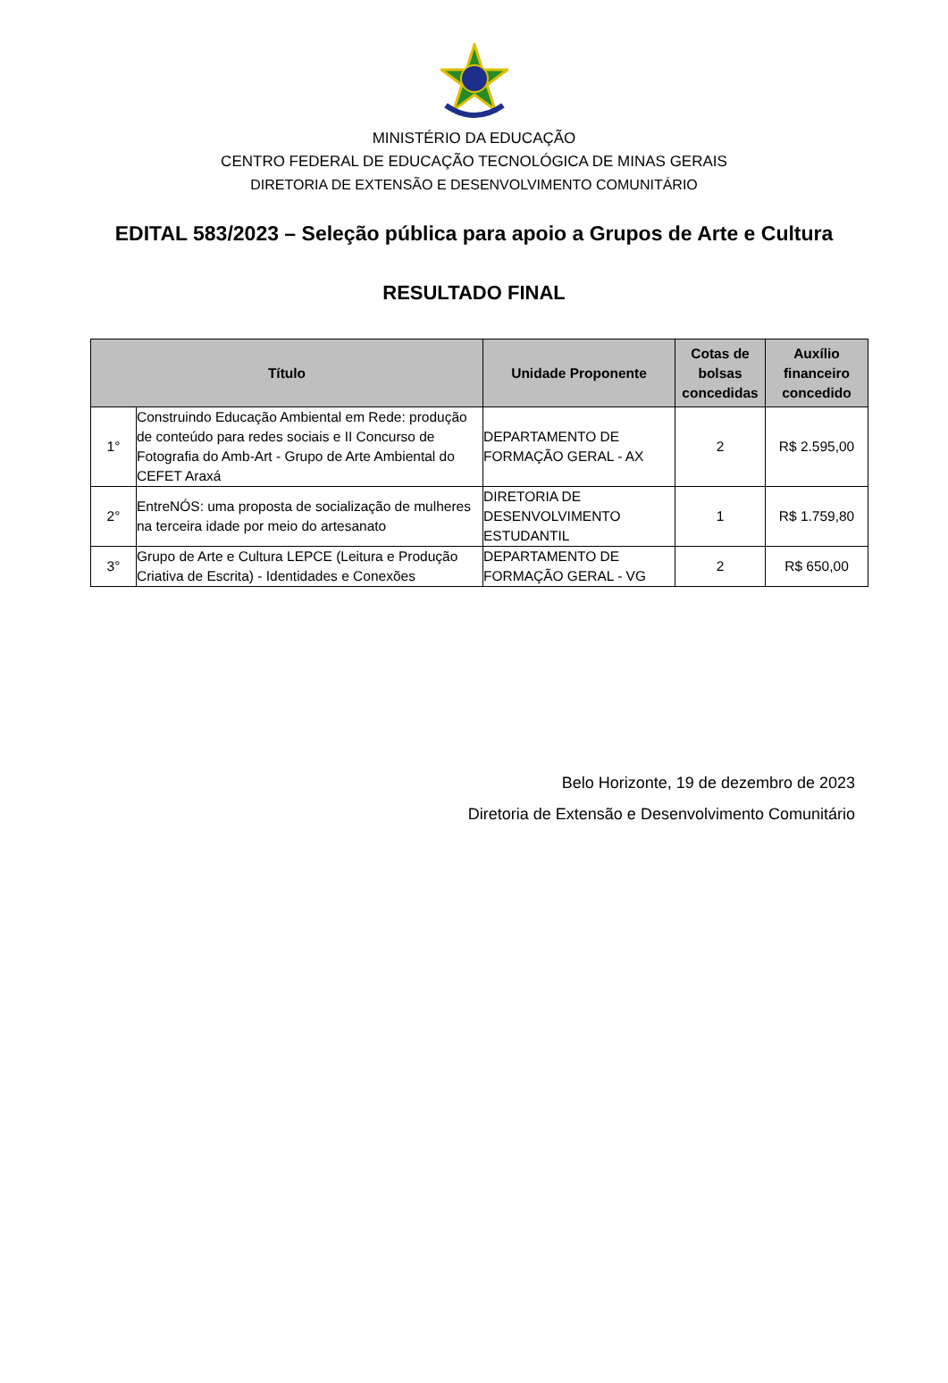MINISTÉRIO DA EDUCAÇÃO
CENTRO FEDERAL DE EDUCAÇÃO TECNOLÓGICA DE MINAS GERAIS
DIRETORIA DE EXTENSÃO E DESENVOLVIMENTO COMUNITÁRIO
EDITAL 583/2023 – Seleção pública para apoio a Grupos de Arte e Cultura
RESULTADO FINAL
| Título | | Unidade Proponente | Cotas de bolsas concedidas | Auxílio financeiro concedido |
| --- | --- | --- | --- | --- |
| 1° | Construindo Educação Ambiental em Rede: produção de conteúdo para redes sociais e II Concurso de Fotografia do Amb-Art - Grupo de Arte Ambiental do CEFET Araxá | DEPARTAMENTO DE FORMAÇÃO GERAL - AX | 2 | R$ 2.595,00 |
| 2° | EntreNÓS: uma proposta de socialização de mulheres na terceira idade por meio do artesanato | DIRETORIA DE DESENVOLVIMENTO ESTUDANTIL | 1 | R$ 1.759,80 |
| 3° | Grupo de Arte e Cultura LEPCE (Leitura e Produção Criativa de Escrita) - Identidades e Conexões | DEPARTAMENTO DE FORMAÇÃO GERAL - VG | 2 | R$ 650,00 |
Belo Horizonte, 19 de dezembro de 2023
Diretoria de Extensão e Desenvolvimento Comunitário